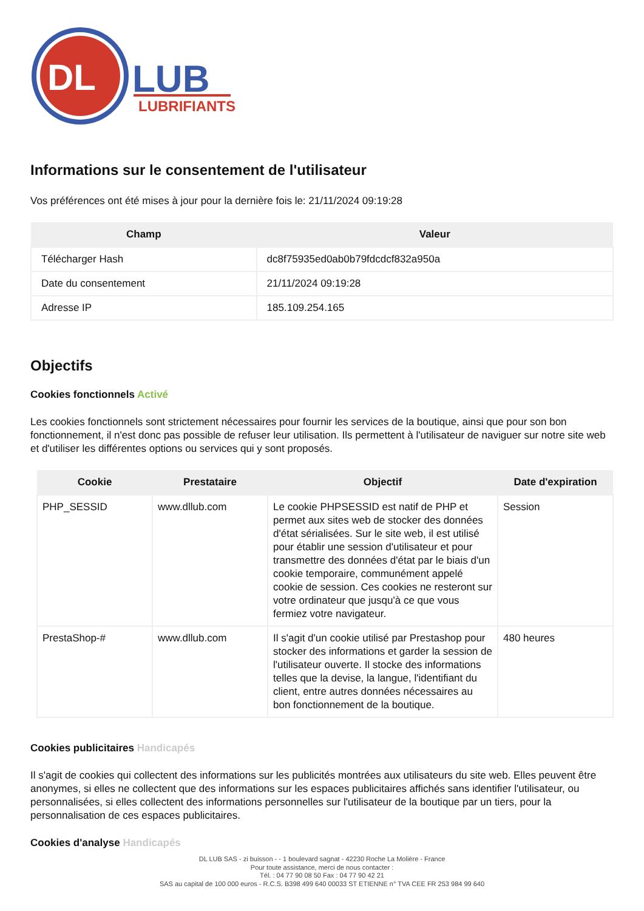DL
LUB
LUBRIFIANTS
Informations sur le consentement de l'utilisateur
Vos préférences ont été mises à jour pour la dernière fois le: 21/11/2024 09:19:28
| Champ | Valeur |
| --- | --- |
| Télécharger Hash | dc8f75935ed0ab0b79fdcdcf832a950a |
| Date du consentement | 21/11/2024 09:19:28 |
| Adresse IP | 185.109.254.165 |
Objectifs
Cookies fonctionnels Activé
Les cookies fonctionnels sont strictement nécessaires pour fournir les services de la boutique, ainsi que pour son bon fonctionnement, il n'est donc pas possible de refuser leur utilisation. Ils permettent à l'utilisateur de naviguer sur notre site web et d'utiliser les différentes options ou services qui y sont proposés.
| Cookie | Prestataire | Objectif | Date d'expiration |
| --- | --- | --- | --- |
| PHP_SESSID | www.dllub.com | Le cookie PHPSESSID est natif de PHP et permet aux sites web de stocker des données d'état sérialisées. Sur le site web, il est utilisé pour établir une session d'utilisateur et pour transmettre des données d'état par le biais d'un cookie temporaire, communément appelé cookie de session. Ces cookies ne resteront sur votre ordinateur que jusqu'à ce que vous fermiez votre navigateur. | Session |
| PrestaShop-# | www.dllub.com | Il s'agit d'un cookie utilisé par Prestashop pour stocker des informations et garder la session de l'utilisateur ouverte. Il stocke des informations telles que la devise, la langue, l'identifiant du client, entre autres données nécessaires au bon fonctionnement de la boutique. | 480 heures |
Cookies publicitaires Handicapés
Il s'agit de cookies qui collectent des informations sur les publicités montrées aux utilisateurs du site web. Elles peuvent être anonymes, si elles ne collectent que des informations sur les espaces publicitaires affichés sans identifier l'utilisateur, ou personnalisées, si elles collectent des informations personnelles sur l'utilisateur de la boutique par un tiers, pour la personnalisation de ces espaces publicitaires.
Cookies d'analyse Handicapés
DL LUB SAS - zi buisson - - 1 boulevard sagnat - 42230 Roche La Molière - France
Pour toute assistance, merci de nous contacter :
Tél. : 04 77 90 08 50 Fax : 04 77 90 42 21
SAS au capital de 100 000 euros - R.C.S. B398 499 640 00033 ST ETIENNE n° TVA CEE FR 253 984 99 640